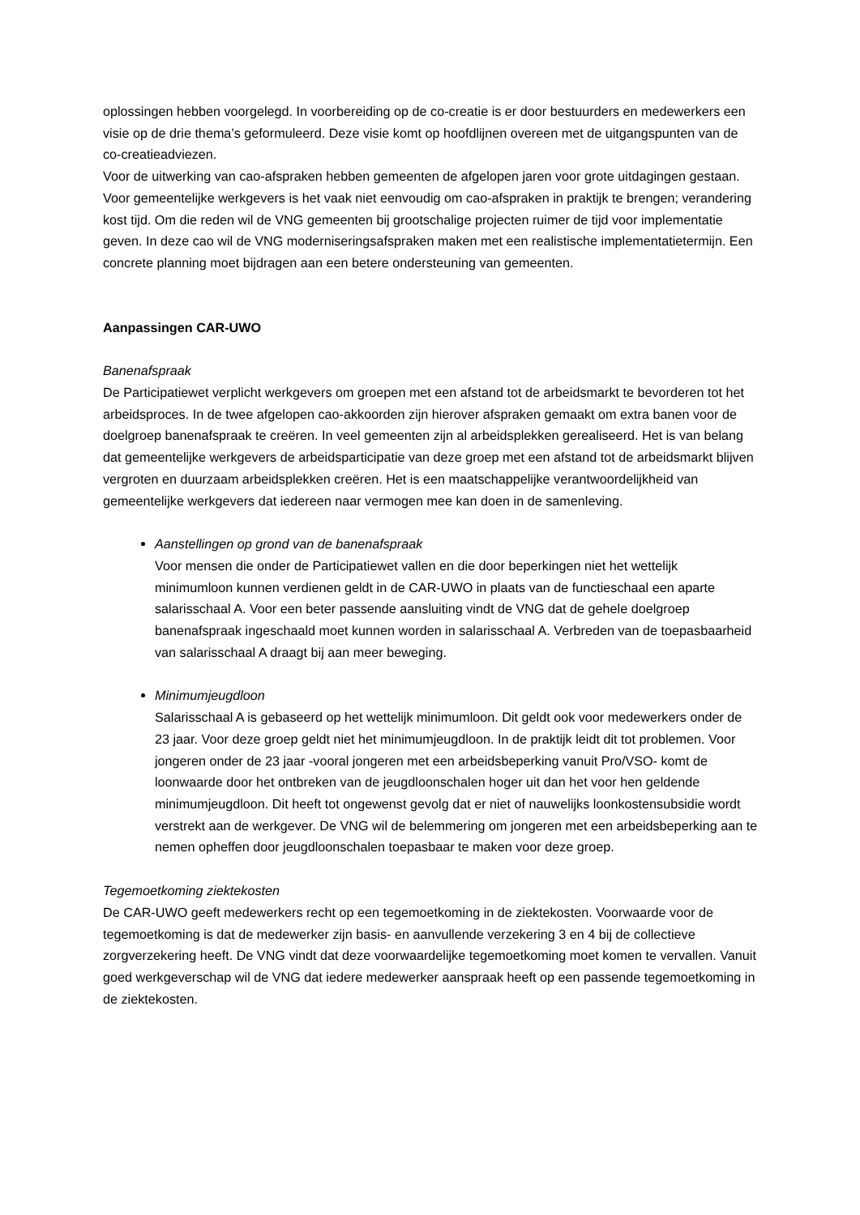oplossingen hebben voorgelegd. In voorbereiding op de co-creatie is er door bestuurders en medewerkers een visie op de drie thema’s geformuleerd. Deze visie komt op hoofdlijnen overeen met de uitgangspunten van de co-creatieadviezen.
Voor de uitwerking van cao-afspraken hebben gemeenten de afgelopen jaren voor grote uitdagingen gestaan. Voor gemeentelijke werkgevers is het vaak niet eenvoudig om cao-afspraken in praktijk te brengen; verandering kost tijd. Om die reden wil de VNG gemeenten bij grootschalige projecten ruimer de tijd voor implementatie geven. In deze cao wil de VNG moderniseringsafspraken maken met een realistische implementatietermijn. Een concrete planning moet bijdragen aan een betere ondersteuning van gemeenten.
Aanpassingen CAR-UWO
Banenafspraak
De Participatiewet verplicht werkgevers om groepen met een afstand tot de arbeidsmarkt te bevorderen tot het arbeidsproces. In de twee afgelopen cao-akkoorden zijn hierover afspraken gemaakt om extra banen voor de doelgroep banenafspraak te creëren. In veel gemeenten zijn al arbeidsplekken gerealiseerd. Het is van belang dat gemeentelijke werkgevers de arbeidsparticipatie van deze groep met een afstand tot de arbeidsmarkt blijven vergroten en duurzaam arbeidsplekken creëren. Het is een maatschappelijke verantwoordelijkheid van gemeentelijke werkgevers dat iedereen naar vermogen mee kan doen in de samenleving.
Aanstellingen op grond van de banenafspraak
Voor mensen die onder de Participatiewet vallen en die door beperkingen niet het wettelijk minimumloon kunnen verdienen geldt in de CAR-UWO in plaats van de functieschaal een aparte salarisschaal A. Voor een beter passende aansluiting vindt de VNG dat de gehele doelgroep banenafspraak ingeschaald moet kunnen worden in salarisschaal A. Verbreden van de toepasbaarheid van salarisschaal A draagt bij aan meer beweging.
Minimumjeugdloon
Salarisschaal A is gebaseerd op het wettelijk minimumloon. Dit geldt ook voor medewerkers onder de 23 jaar. Voor deze groep geldt niet het minimumjeugdloon. In de praktijk leidt dit tot problemen. Voor jongeren onder de 23 jaar -vooral jongeren met een arbeidsbeperking vanuit Pro/VSO- komt de loonwaarde door het ontbreken van de jeugdloonschalen hoger uit dan het voor hen geldende minimumjeugdloon. Dit heeft tot ongewenst gevolg dat er niet of nauwelijks loonkostensubsidie wordt verstrekt aan de werkgever. De VNG wil de belemmering om jongeren met een arbeidsbeperking aan te nemen opheffen door jeugdloonschalen toepasbaar te maken voor deze groep.
Tegemoetkoming ziektekosten
De CAR-UWO geeft medewerkers recht op een tegemoetkoming in de ziektekosten. Voorwaarde voor de tegemoetkoming is dat de medewerker zijn basis- en aanvullende verzekering 3 en 4 bij de collectieve zorgverzekering heeft. De VNG vindt dat deze voorwaardelijke tegemoetkoming moet komen te vervallen. Vanuit goed werkgeverschap wil de VNG dat iedere medewerker aanspraak heeft op een passende tegemoetkoming in de ziektekosten.